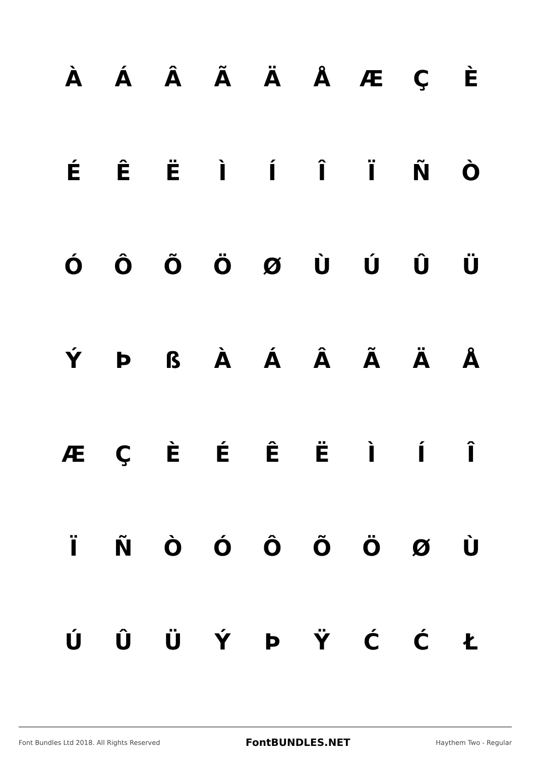À Á Â Ã Ä Å Æ Ç È
É Ê Ë Ì Í Î Ï Ñ Ò
Ó Ô Õ Ö Ø Ù Ú Û Ü
Ý Þ ß À Á Â Ã Ä Å
Æ Ç È É Ê Ë Ì Í Î
Ï Ñ Ò Ó Ô Õ Ö Ø Ù
Ú Û Ü Ý Þ Ÿ Ć Ć Ł
Font Bundles Ltd 2018. All Rights Reserved FontBUNDLES.NET Haythem Two - Regular